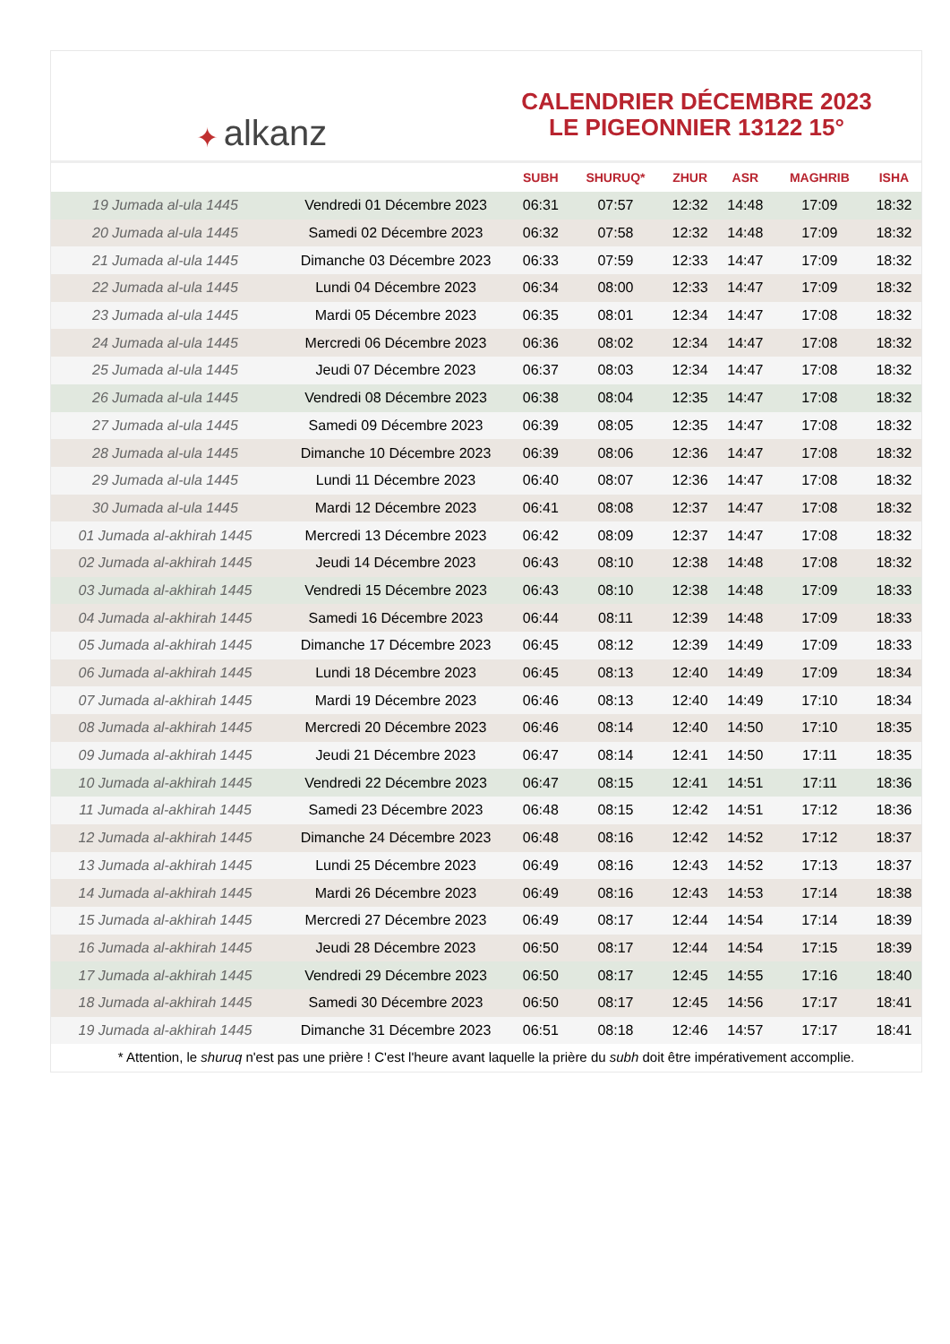✦ alkanz
CALENDRIER DÉCEMBRE 2023
LE PIGEONNIER 13122 15°
| | | SUBH | SHURUQ* | ZHUR | ASR | MAGHRIB | ISHA |
| --- | --- | --- | --- | --- | --- | --- | --- |
| 19 Jumada al-ula 1445 | Vendredi 01 Décembre 2023 | 06:31 | 07:57 | 12:32 | 14:48 | 17:09 | 18:32 |
| 20 Jumada al-ula 1445 | Samedi 02 Décembre 2023 | 06:32 | 07:58 | 12:32 | 14:48 | 17:09 | 18:32 |
| 21 Jumada al-ula 1445 | Dimanche 03 Décembre 2023 | 06:33 | 07:59 | 12:33 | 14:47 | 17:09 | 18:32 |
| 22 Jumada al-ula 1445 | Lundi 04 Décembre 2023 | 06:34 | 08:00 | 12:33 | 14:47 | 17:09 | 18:32 |
| 23 Jumada al-ula 1445 | Mardi 05 Décembre 2023 | 06:35 | 08:01 | 12:34 | 14:47 | 17:08 | 18:32 |
| 24 Jumada al-ula 1445 | Mercredi 06 Décembre 2023 | 06:36 | 08:02 | 12:34 | 14:47 | 17:08 | 18:32 |
| 25 Jumada al-ula 1445 | Jeudi 07 Décembre 2023 | 06:37 | 08:03 | 12:34 | 14:47 | 17:08 | 18:32 |
| 26 Jumada al-ula 1445 | Vendredi 08 Décembre 2023 | 06:38 | 08:04 | 12:35 | 14:47 | 17:08 | 18:32 |
| 27 Jumada al-ula 1445 | Samedi 09 Décembre 2023 | 06:39 | 08:05 | 12:35 | 14:47 | 17:08 | 18:32 |
| 28 Jumada al-ula 1445 | Dimanche 10 Décembre 2023 | 06:39 | 08:06 | 12:36 | 14:47 | 17:08 | 18:32 |
| 29 Jumada al-ula 1445 | Lundi 11 Décembre 2023 | 06:40 | 08:07 | 12:36 | 14:47 | 17:08 | 18:32 |
| 30 Jumada al-ula 1445 | Mardi 12 Décembre 2023 | 06:41 | 08:08 | 12:37 | 14:47 | 17:08 | 18:32 |
| 01 Jumada al-akhirah 1445 | Mercredi 13 Décembre 2023 | 06:42 | 08:09 | 12:37 | 14:47 | 17:08 | 18:32 |
| 02 Jumada al-akhirah 1445 | Jeudi 14 Décembre 2023 | 06:43 | 08:10 | 12:38 | 14:48 | 17:08 | 18:32 |
| 03 Jumada al-akhirah 1445 | Vendredi 15 Décembre 2023 | 06:43 | 08:10 | 12:38 | 14:48 | 17:09 | 18:33 |
| 04 Jumada al-akhirah 1445 | Samedi 16 Décembre 2023 | 06:44 | 08:11 | 12:39 | 14:48 | 17:09 | 18:33 |
| 05 Jumada al-akhirah 1445 | Dimanche 17 Décembre 2023 | 06:45 | 08:12 | 12:39 | 14:49 | 17:09 | 18:33 |
| 06 Jumada al-akhirah 1445 | Lundi 18 Décembre 2023 | 06:45 | 08:13 | 12:40 | 14:49 | 17:09 | 18:34 |
| 07 Jumada al-akhirah 1445 | Mardi 19 Décembre 2023 | 06:46 | 08:13 | 12:40 | 14:49 | 17:10 | 18:34 |
| 08 Jumada al-akhirah 1445 | Mercredi 20 Décembre 2023 | 06:46 | 08:14 | 12:40 | 14:50 | 17:10 | 18:35 |
| 09 Jumada al-akhirah 1445 | Jeudi 21 Décembre 2023 | 06:47 | 08:14 | 12:41 | 14:50 | 17:11 | 18:35 |
| 10 Jumada al-akhirah 1445 | Vendredi 22 Décembre 2023 | 06:47 | 08:15 | 12:41 | 14:51 | 17:11 | 18:36 |
| 11 Jumada al-akhirah 1445 | Samedi 23 Décembre 2023 | 06:48 | 08:15 | 12:42 | 14:51 | 17:12 | 18:36 |
| 12 Jumada al-akhirah 1445 | Dimanche 24 Décembre 2023 | 06:48 | 08:16 | 12:42 | 14:52 | 17:12 | 18:37 |
| 13 Jumada al-akhirah 1445 | Lundi 25 Décembre 2023 | 06:49 | 08:16 | 12:43 | 14:52 | 17:13 | 18:37 |
| 14 Jumada al-akhirah 1445 | Mardi 26 Décembre 2023 | 06:49 | 08:16 | 12:43 | 14:53 | 17:14 | 18:38 |
| 15 Jumada al-akhirah 1445 | Mercredi 27 Décembre 2023 | 06:49 | 08:17 | 12:44 | 14:54 | 17:14 | 18:39 |
| 16 Jumada al-akhirah 1445 | Jeudi 28 Décembre 2023 | 06:50 | 08:17 | 12:44 | 14:54 | 17:15 | 18:39 |
| 17 Jumada al-akhirah 1445 | Vendredi 29 Décembre 2023 | 06:50 | 08:17 | 12:45 | 14:55 | 17:16 | 18:40 |
| 18 Jumada al-akhirah 1445 | Samedi 30 Décembre 2023 | 06:50 | 08:17 | 12:45 | 14:56 | 17:17 | 18:41 |
| 19 Jumada al-akhirah 1445 | Dimanche 31 Décembre 2023 | 06:51 | 08:18 | 12:46 | 14:57 | 17:17 | 18:41 |
* Attention, le shuruq n'est pas une prière ! C'est l'heure avant laquelle la prière du subh doit être impérativement accomplie.